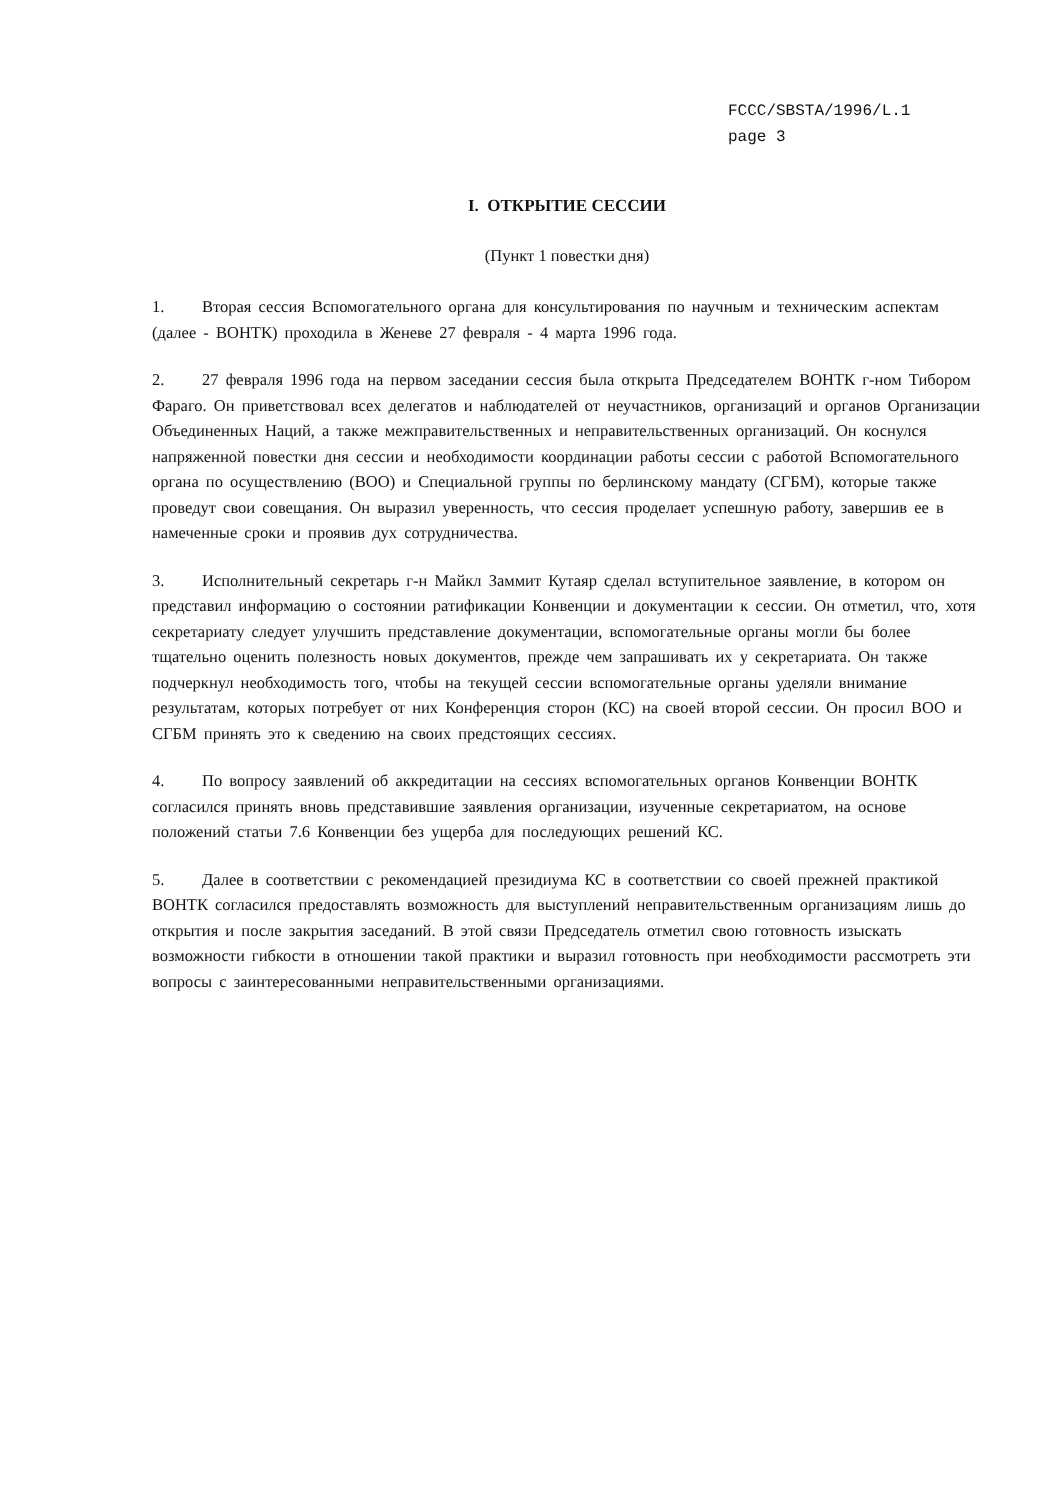FCCC/SBSTA/1996/L.1
page 3
I. ОТКРЫТИЕ СЕССИИ
(Пункт 1 повестки дня)
1. Вторая сессия Вспомогательного органа для консультирования по научным и техническим аспектам (далее - ВОНТК) проходила в Женеве 27 февраля - 4 марта 1996 года.
2. 27 февраля 1996 года на первом заседании сессия была открыта Председателем ВОНТК г-ном Тибором Фараго. Он приветствовал всех делегатов и наблюдателей от неучастников, организаций и органов Организации Объединенных Наций, а также межправительственных и неправительственных организаций. Он коснулся напряженной повестки дня сессии и необходимости координации работы сессии с работой Вспомогательного органа по осуществлению (ВОО) и Специальной группы по берлинскому мандату (СГБМ), которые также проведут свои совещания. Он выразил уверенность, что сессия проделает успешную работу, завершив ее в намеченные сроки и проявив дух сотрудничества.
3. Исполнительный секретарь г-н Майкл Заммит Кутаяр сделал вступительное заявление, в котором он представил информацию о состоянии ратификации Конвенции и документации к сессии. Он отметил, что, хотя секретариату следует улучшить представление документации, вспомогательные органы могли бы более тщательно оценить полезность новых документов, прежде чем запрашивать их у секретариата. Он также подчеркнул необходимость того, чтобы на текущей сессии вспомогательные органы уделяли внимание результатам, которых потребует от них Конференция сторон (КС) на своей второй сессии. Он просил ВОО и СГБМ принять это к сведению на своих предстоящих сессиях.
4. По вопросу заявлений об аккредитации на сессиях вспомогательных органов Конвенции ВОНТК согласился принять вновь представившие заявления организации, изученные секретариатом, на основе положений статьи 7.6 Конвенции без ущерба для последующих решений КС.
5. Далее в соответствии с рекомендацией президиума КС в соответствии со своей прежней практикой ВОНТК согласился предоставлять возможность для выступлений неправительственным организациям лишь до открытия и после закрытия заседаний. В этой связи Председатель отметил свою готовность изыскать возможности гибкости в отношении такой практики и выразил готовность при необходимости рассмотреть эти вопросы с заинтересованными неправительственными организациями.